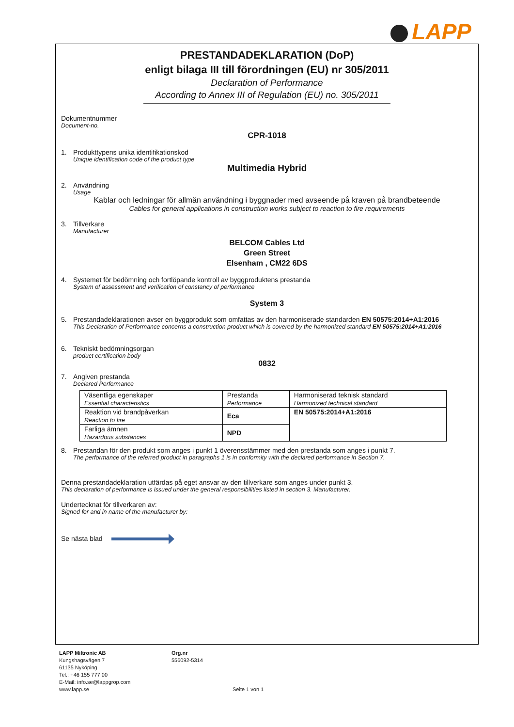LAPP
PRESTANDADEKLARATION (DoP)
enligt bilaga III till förordningen (EU) nr 305/2011
Declaration of Performance
According to Annex III of Regulation (EU) no. 305/2011
Dokumentnummer
Document-no.
CPR-1018
1. Produkttypens unika identifikationskod
Unique identification code of the product type
Multimedia Hybrid
2. Användning
Usage
Kablar och ledningar för allmän användning i byggnader med avseende på kraven på brandbeteende
Cables for general applications in construction works subject to reaction to fire requirements
3. Tillverkare
Manufacturer
BELCOM Cables Ltd
Green Street
Elsenham , CM22 6DS
4. Systemet för bedömning och fortlöpande kontroll av byggproduktens prestanda
System of assessment and verification of constancy of performance
System 3
5. Prestandadeklarationen avser en byggprodukt som omfattas av den harmoniserade standarden EN 50575:2014+A1:2016
This Declaration of Performance concerns a construction product which is covered by the harmonized standard EN 50575:2014+A1:2016
6. Tekniskt bedömningsorgan
product certification body
0832
7. Angiven prestanda
Declared Performance
| Väsentliga egenskaper Essential characteristics | Prestanda Performance | Harmoniserad teknisk standard Harmonized technical standard |
| Reaktion vid brandpåverkan Reaction to fire | Eca | EN 50575:2014+A1:2016 |
| Farliga ämnen Hazardous substances | NPD | |
8. Prestandan för den produkt som anges i punkt 1 överensstämmer med den prestanda som anges i punkt 7.
The performance of the referred product in paragraphs 1 is in conformity with the declared performance in Section 7.
Denna prestandadeklaration utfärdas på eget ansvar av den tillverkare som anges under punkt 3.
This declaration of performance is issued under the general responsibilities listed in section 3. Manufacturer.
Undertecknat för tillverkaren av:
Signed for and in name of the manufacturer by:
Se nästa blad
LAPP Miltronic AB
Kungshagsvägen 7
61135 Nyköping
Tel.: +46 155 777 00
E-Mail: info.se@lappgrop.com
www.lapp.se
Org.nr
556092-5314
Seite 1 von 1